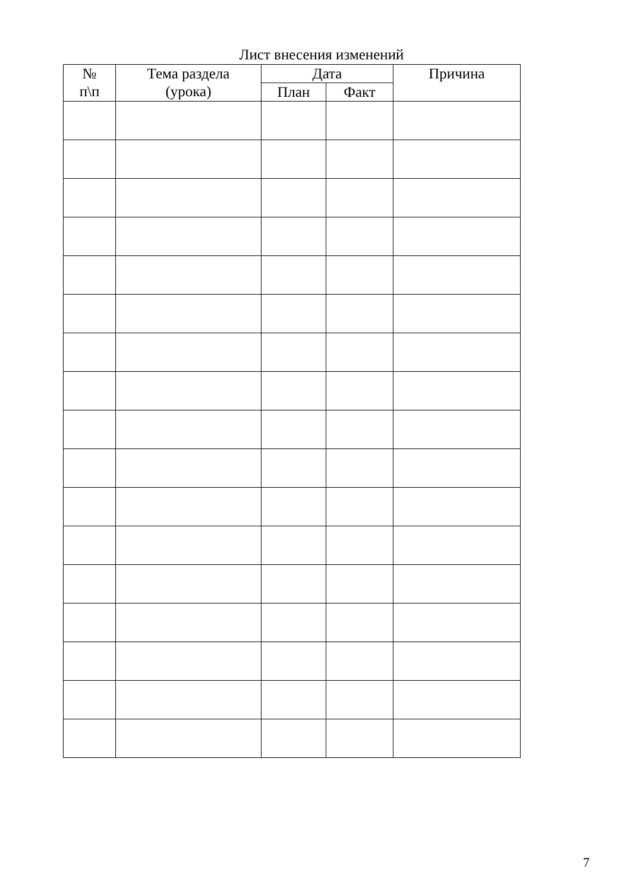Лист внесения изменений
| № п\п | Тема раздела (урока) | Дата | | Причина |
| --- | --- | --- | --- | --- |
| | | План | Факт | |
7